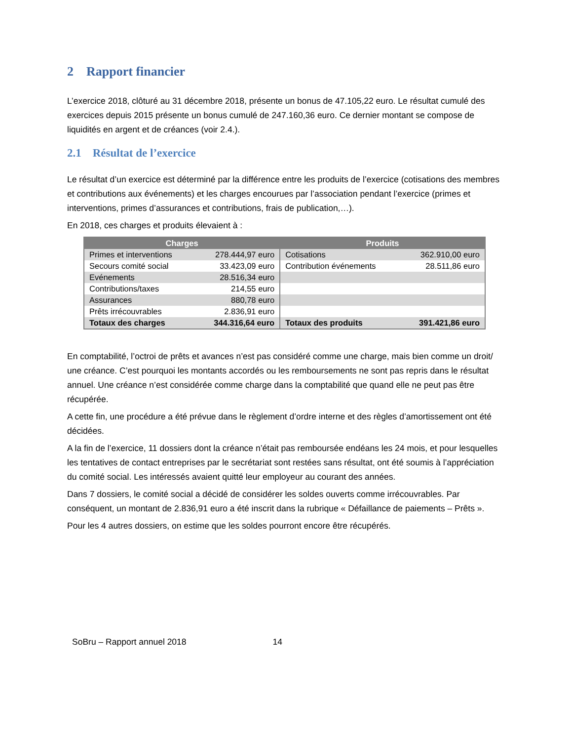2 Rapport financier
L’exercice 2018, clôturé au 31 décembre 2018, présente un bonus de 47.105,22 euro. Le résultat cumulé des exercices depuis 2015 présente un bonus cumulé de 247.160,36 euro. Ce dernier montant se compose de liquidités en argent et de créances (voir 2.4.).
2.1 Résultat de l’exercice
Le résultat d’un exercice est déterminé par la différence entre les produits de l’exercice (cotisations des membres et contributions aux événements) et les charges encourues par l’association pendant l’exercice (primes et interventions, primes d’assurances et contributions, frais de publication,…).
En 2018, ces charges et produits élevaient à :
| Charges | | Produits | |
| --- | --- | --- | --- |
| Primes et interventions | 278.444,97 euro | Cotisations | 362.910,00 euro |
| Secours comité social | 33.423,09 euro | Contribution événements | 28.511,86 euro |
| Evénements | 28.516,34 euro | | |
| Contributions/taxes | 214,55 euro | | |
| Assurances | 880,78 euro | | |
| Prêts irrécouvrables | 2.836,91 euro | | |
| Totaux des charges | 344.316,64 euro | Totaux des produits | 391.421,86 euro |
En comptabilité, l’octroi de prêts et avances n’est pas considéré comme une charge, mais bien comme un droit/ une créance. C’est pourquoi les montants accordés ou les remboursements ne sont pas repris dans le résultat annuel. Une créance n’est considérée comme charge dans la comptabilité que quand elle ne peut pas être récupérée.
A cette fin, une procédure a été prévue dans le règlement d’ordre interne et des règles d’amortissement ont été décidées.
A la fin de l’exercice, 11 dossiers dont la créance n’était pas remboursée endéans les 24 mois, et pour lesquelles les tentatives de contact entreprises par le secrétariat sont restées sans résultat, ont été soumis à l’appréciation du comité social. Les intéressés avaient quitté leur employeur au courant des années.
Dans 7 dossiers, le comité social a décidé de considérer les soldes ouverts comme irrécouvrables. Par conséquent, un montant de 2.836,91 euro a été inscrit dans la rubrique « Défaillance de paiements – Prêts ».
Pour les 4 autres dossiers, on estime que les soldes pourront encore être récupérés.
SoBru – Rapport annuel 2018 14